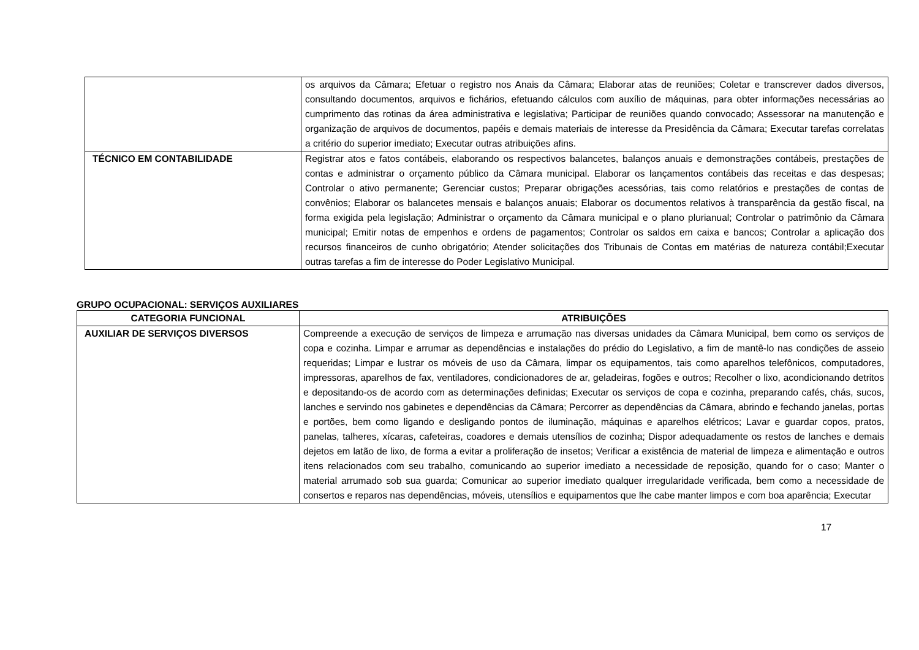| | os arquivos da Câmara; Efetuar o registro nos Anais da Câmara; Elaborar atas de reuniões; Coletar e transcrever dados diversos, consultando documentos, arquivos e fichários, efetuando cálculos com auxílio de máquinas, para obter informações necessárias ao cumprimento das rotinas da área administrativa e legislativa; Participar de reuniões quando convocado; Assessorar na manutenção e organização de arquivos de documentos, papéis e demais materiais de interesse da Presidência da Câmara; Executar tarefas correlatas a critério do superior imediato; Executar outras atribuições afins. |
| TÉCNICO EM CONTABILIDADE | Registrar atos e fatos contábeis, elaborando os respectivos balancetes, balanços anuais e demonstrações contábeis, prestações de contas e administrar o orçamento público da Câmara municipal. Elaborar os lançamentos contábeis das receitas e das despesas; Controlar o ativo permanente; Gerenciar custos; Preparar obrigações acessórias, tais como relatórios e prestações de contas de convênios; Elaborar os balancetes mensais e balanços anuais; Elaborar os documentos relativos à transparência da gestão fiscal, na forma exigida pela legislação; Administrar o orçamento da Câmara municipal e o plano plurianual; Controlar o patrimônio da Câmara municipal; Emitir notas de empenhos e ordens de pagamentos; Controlar os saldos em caixa e bancos; Controlar a aplicação dos recursos financeiros de cunho obrigatório; Atender solicitações dos Tribunais de Contas em matérias de natureza contábil;Executar outras tarefas a fim de interesse do Poder Legislativo Municipal. |
GRUPO OCUPACIONAL: SERVIÇOS AUXILIARES
| CATEGORIA FUNCIONAL | ATRIBUIÇÕES |
| --- | --- |
| AUXILIAR DE SERVIÇOS DIVERSOS | Compreende a execução de serviços de limpeza e arrumação nas diversas unidades da Câmara Municipal, bem como os serviços de copa e cozinha. Limpar e arrumar as dependências e instalações do prédio do Legislativo, a fim de mantê-lo nas condições de asseio requeridas; Limpar e lustrar os móveis de uso da Câmara, limpar os equipamentos, tais como aparelhos telefônicos, computadores, impressoras, aparelhos de fax, ventiladores, condicionadores de ar, geladeiras, fogões e outros; Recolher o lixo, acondicionando detritos e depositando-os de acordo com as determinações definidas; Executar os serviços de copa e cozinha, preparando cafés, chás, sucos, lanches e servindo nos gabinetes e dependências da Câmara; Percorrer as dependências da Câmara, abrindo e fechando janelas, portas e portões, bem como ligando e desligando pontos de iluminação, máquinas e aparelhos elétricos; Lavar e guardar copos, pratos, panelas, talheres, xícaras, cafeteiras, coadores e demais utensílios de cozinha; Dispor adequadamente os restos de lanches e demais dejetos em latão de lixo, de forma a evitar a proliferação de insetos; Verificar a existência de material de limpeza e alimentação e outros itens relacionados com seu trabalho, comunicando ao superior imediato a necessidade de reposição, quando for o caso; Manter o material arrumado sob sua guarda; Comunicar ao superior imediato qualquer irregularidade verificada, bem como a necessidade de consertos e reparos nas dependências, móveis, utensílios e equipamentos que lhe cabe manter limpos e com boa aparência; Executar |
17